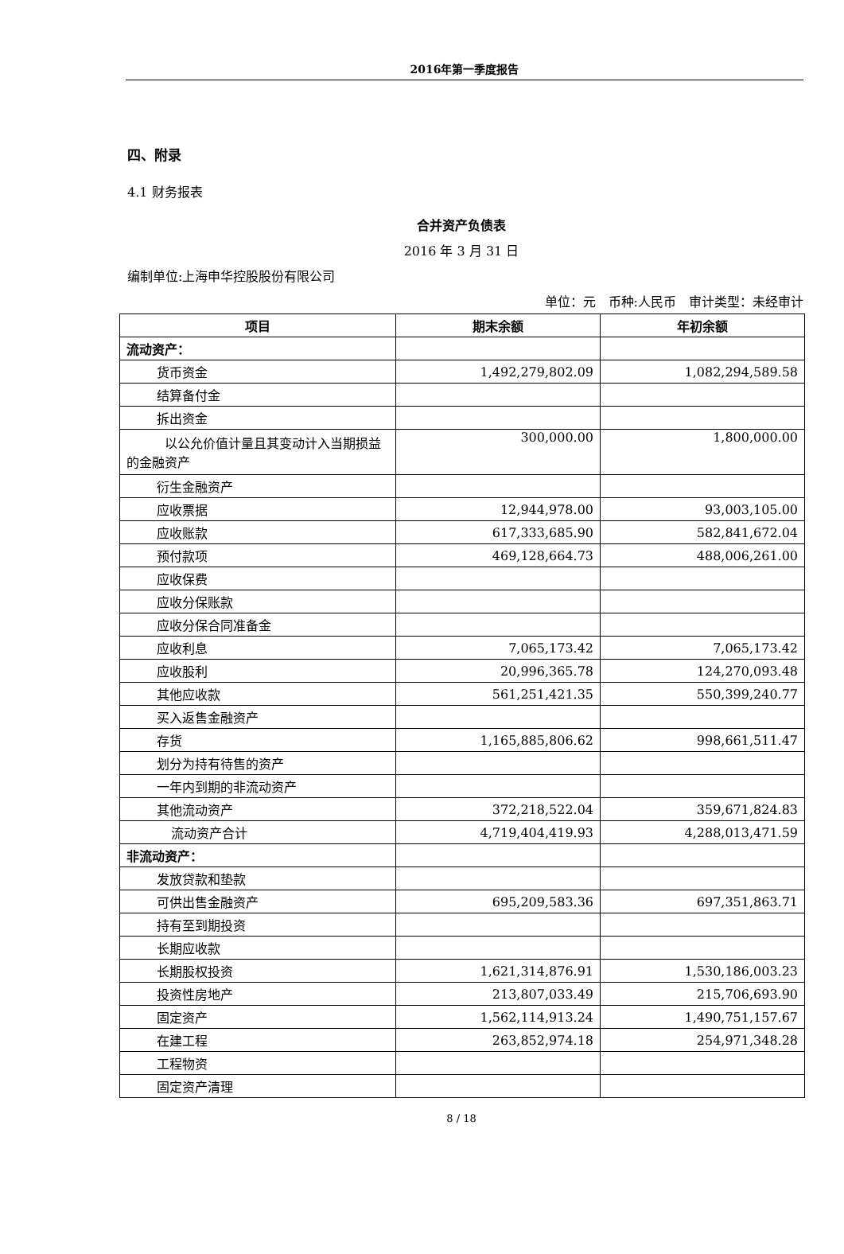2016年第一季度报告
四、附录
4.1 财务报表
合并资产负债表
2016 年 3 月 31 日
编制单位:上海申华控股股份有限公司
单位：元　币种:人民币　审计类型：未经审计
| 项目 | 期末余额 | 年初余额 |
| --- | --- | --- |
| 流动资产： | | |
| 货币资金 | 1,492,279,802.09 | 1,082,294,589.58 |
| 结算备付金 | | |
| 拆出资金 | | |
| 以公允价值计量且其变动计入当期损益的金融资产 | 300,000.00 | 1,800,000.00 |
| 衍生金融资产 | | |
| 应收票据 | 12,944,978.00 | 93,003,105.00 |
| 应收账款 | 617,333,685.90 | 582,841,672.04 |
| 预付款项 | 469,128,664.73 | 488,006,261.00 |
| 应收保费 | | |
| 应收分保账款 | | |
| 应收分保合同准备金 | | |
| 应收利息 | 7,065,173.42 | 7,065,173.42 |
| 应收股利 | 20,996,365.78 | 124,270,093.48 |
| 其他应收款 | 561,251,421.35 | 550,399,240.77 |
| 买入返售金融资产 | | |
| 存货 | 1,165,885,806.62 | 998,661,511.47 |
| 划分为持有待售的资产 | | |
| 一年内到期的非流动资产 | | |
| 其他流动资产 | 372,218,522.04 | 359,671,824.83 |
| 流动资产合计 | 4,719,404,419.93 | 4,288,013,471.59 |
| 非流动资产： | | |
| 发放贷款和垫款 | | |
| 可供出售金融资产 | 695,209,583.36 | 697,351,863.71 |
| 持有至到期投资 | | |
| 长期应收款 | | |
| 长期股权投资 | 1,621,314,876.91 | 1,530,186,003.23 |
| 投资性房地产 | 213,807,033.49 | 215,706,693.90 |
| 固定资产 | 1,562,114,913.24 | 1,490,751,157.67 |
| 在建工程 | 263,852,974.18 | 254,971,348.28 |
| 工程物资 | | |
| 固定资产清理 | | |
8 / 18